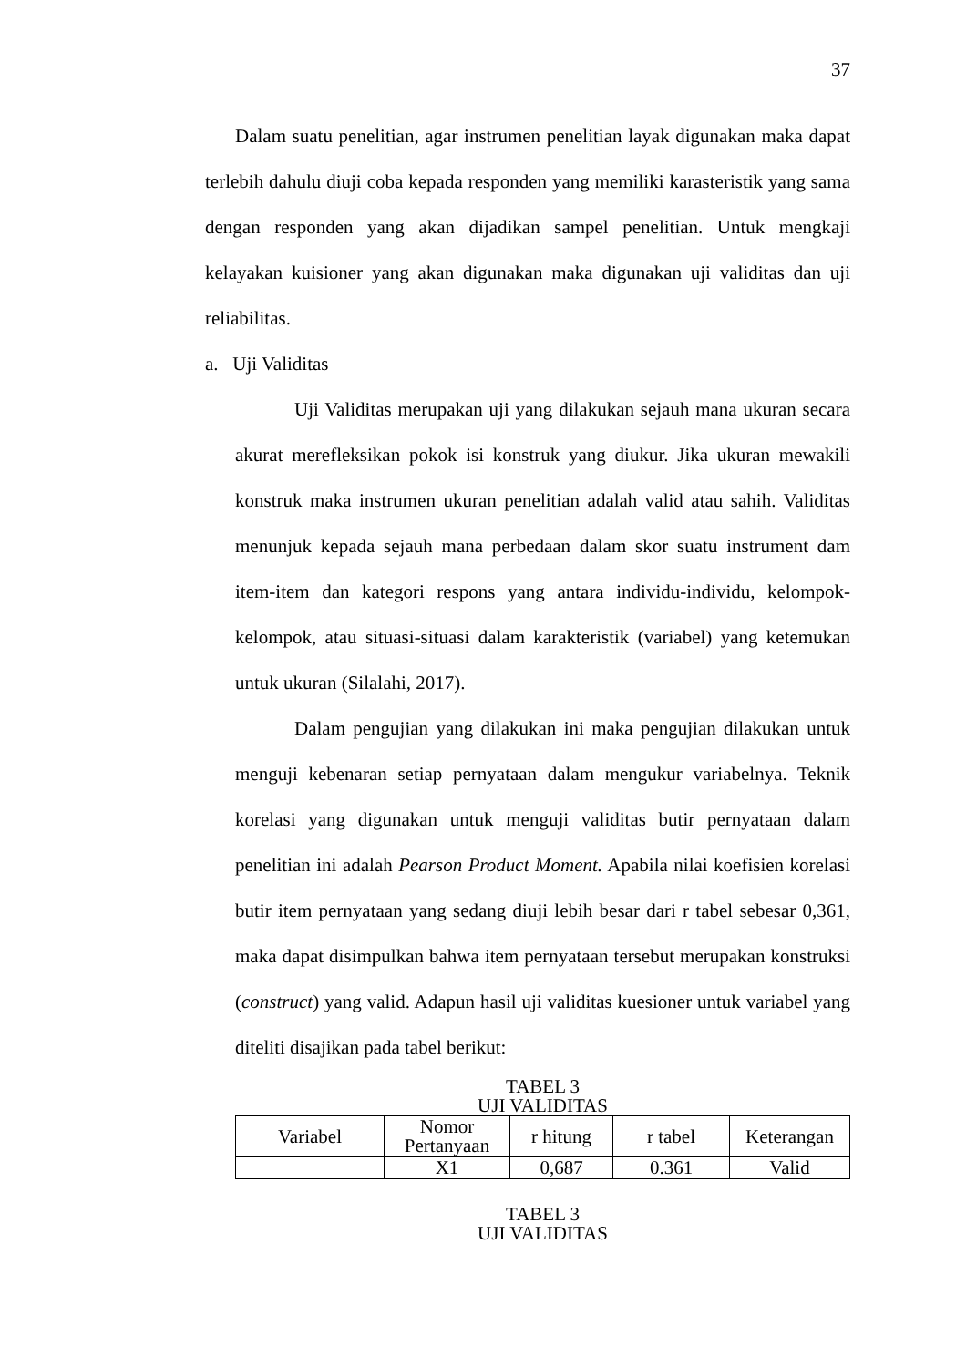37
Dalam suatu penelitian, agar instrumen penelitian layak digunakan maka dapat terlebih dahulu diuji coba kepada responden yang memiliki karasteristik yang sama dengan responden yang akan dijadikan sampel penelitian. Untuk mengkaji kelayakan kuisioner yang akan digunakan maka digunakan uji validitas dan uji reliabilitas.
a. Uji Validitas
Uji Validitas merupakan uji yang dilakukan sejauh mana ukuran secara akurat merefleksikan pokok isi konstruk yang diukur. Jika ukuran mewakili konstruk maka instrumen ukuran penelitian adalah valid atau sahih. Validitas menunjuk kepada sejauh mana perbedaan dalam skor suatu instrument dam item-item dan kategori respons yang antara individu-individu, kelompok-kelompok, atau situasi-situasi dalam karakteristik (variabel) yang ketemukan untuk ukuran (Silalahi, 2017).
Dalam pengujian yang dilakukan ini maka pengujian dilakukan untuk menguji kebenaran setiap pernyataan dalam mengukur variabelnya. Teknik korelasi yang digunakan untuk menguji validitas butir pernyataan dalam penelitian ini adalah Pearson Product Moment. Apabila nilai koefisien korelasi butir item pernyataan yang sedang diuji lebih besar dari r tabel sebesar 0,361, maka dapat disimpulkan bahwa item pernyataan tersebut merupakan konstruksi (construct) yang valid. Adapun hasil uji validitas kuesioner untuk variabel yang diteliti disajikan pada tabel berikut:
TABEL 3
UJI VALIDITAS
| Variabel | Nomor Pertanyaan | r hitung | r tabel | Keterangan |
| | X1 | 0,687 | 0.361 | Valid |
TABEL 3
UJI VALIDITAS